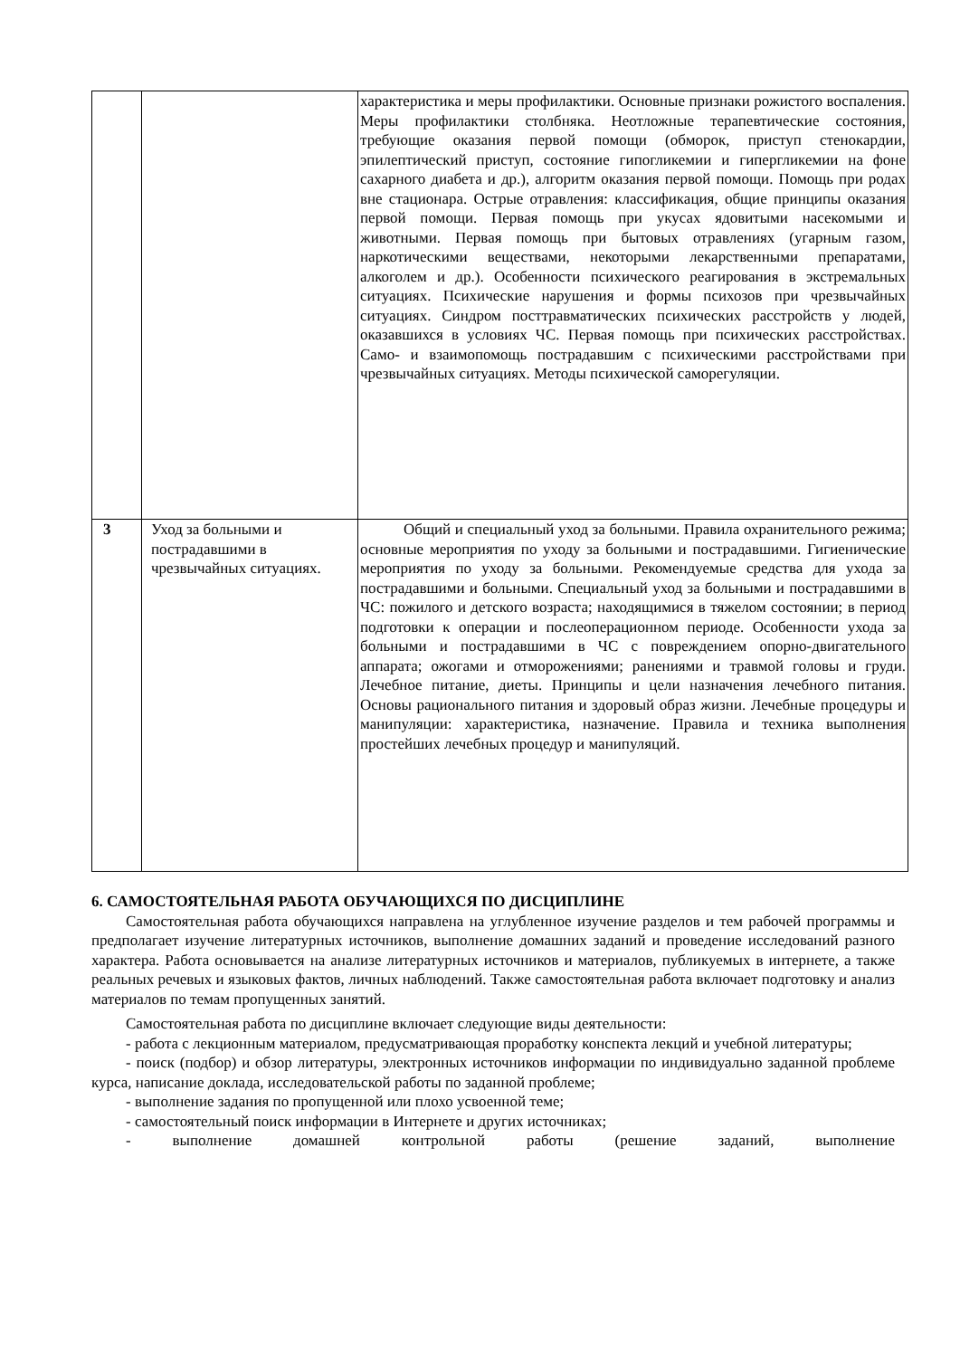| | | характеристика и меры профилактики. Основные признаки рожистого воспаления. Меры профилактики столбняка. Неотложные терапевтические состояния, требующие оказания первой помощи (обморок, приступ стенокардии, эпилептический приступ, состояние гипогликемии и гипергликемии на фоне сахарного диабета и др.), алгоритм оказания первой помощи. Помощь при родах вне стационара. Острые отравления: классификация, общие принципы оказания первой помощи. Первая помощь при укусах ядовитыми насекомыми и животными. Первая помощь при бытовых отравлениях (угарным газом, наркотическими веществами, некоторыми лекарственными препаратами, алкоголем и др.). Особенности психического реагирования в экстремальных ситуациях. Психические нарушения и формы психозов при чрезвычайных ситуациях. Синдром посттравматических психических расстройств у людей, оказавшихся в условиях ЧС. Первая помощь при психических расстройствах. Само- и взаимопомощь пострадавшим с психическими расстройствами при чрезвычайных ситуациях. Методы психической саморегуляции. |
| 3 | Уход за больными и пострадавшими в чрезвычайных ситуациях. | Общий и специальный уход за больными. Правила охранительного режима; основные мероприятия по уходу за больными и пострадавшими. Гигиенические мероприятия по уходу за больными. Рекомендуемые средства для ухода за пострадавшими и больными. Специальный уход за больными и пострадавшими в ЧС: пожилого и детского возраста; находящимися в тяжелом состоянии; в период подготовки к операции и послеоперационном периоде. Особенности ухода за больными и пострадавшими в ЧС с повреждением опорно-двигательного аппарата; ожогами и отморожениями; ранениями и травмой головы и груди. Лечебное питание, диеты. Принципы и цели назначения лечебного питания. Основы рационального питания и здоровый образ жизни. Лечебные процедуры и манипуляции: характеристика, назначение. Правила и техника выполнения простейших лечебных процедур и манипуляций. |
6. САМОСТОЯТЕЛЬНАЯ РАБОТА ОБУЧАЮЩИХСЯ ПО ДИСЦИПЛИНЕ
Самостоятельная работа обучающихся направлена на углубленное изучение разделов и тем рабочей программы и предполагает изучение литературных источников, выполнение домашних заданий и проведение исследований разного характера. Работа основывается на анализе литературных источников и материалов, публикуемых в интернете, а также реальных речевых и языковых фактов, личных наблюдений. Также самостоятельная работа включает подготовку и анализ материалов по темам пропущенных занятий.
Самостоятельная работа по дисциплине включает следующие виды деятельности:
- работа с лекционным материалом, предусматривающая проработку конспекта лекций и учебной литературы;
- поиск (подбор) и обзор литературы, электронных источников информации по индивидуально заданной проблеме курса, написание доклада, исследовательской работы по заданной проблеме;
- выполнение задания по пропущенной или плохо усвоенной теме;
- самостоятельный поиск информации в Интернете и других источниках;
- выполнение домашней контрольной работы (решение заданий, выполнение